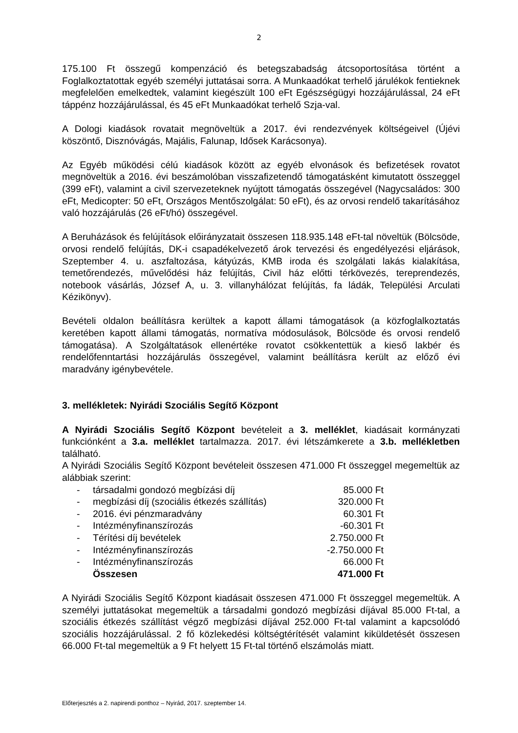2
175.100 Ft összegű kompenzáció és betegszabadság átcsoportosítása történt a Foglalkoztatottak egyéb személyi juttatásai sorra. A Munkaadókat terhelő járulékok fentieknek megfelelően emelkedtek, valamint kiegészült 100 eFt Egészségügyi hozzájárulással, 24 eFt táppénz hozzájárulással, és 45 eFt Munkaadókat terhelő Szja-val.
A Dologi kiadások rovatait megnöveltük a 2017. évi rendezvények költségeivel (Újévi köszöntő, Disznóvágás, Majális, Falunap, Idősek Karácsonya).
Az Egyéb működési célú kiadások között az egyéb elvonások és befizetések rovatot megnöveltük a 2016. évi beszámolóban visszafizetendő támogatásként kimutatott összeggel (399 eFt), valamint a civil szervezeteknek nyújtott támogatás összegével (Nagycsaládos: 300 eFt, Medicopter: 50 eFt, Országos Mentőszolgálat: 50 eFt), és az orvosi rendelő takarításához való hozzájárulás (26 eFt/hó) összegével.
A Beruházások és felújítások előirányzatait összesen 118.935.148 eFt-tal növeltük (Bölcsöde, orvosi rendelő felújítás, DK-i csapadékelvezető árok tervezési és engedélyezési eljárások, Szeptember 4. u. aszfaltozása, kátyúzás, KMB iroda és szolgálati lakás kialakítása, temetőrendezés, művelődési ház felújítás, Civil ház előtti térkövezés, tereprendezés, notebook vásárlás, József A, u. 3. villanyhálózat felújítás, fa ládák, Települési Arculati Kézikönyv).
Bevételi oldalon beállításra kerültek a kapott állami támogatások (a közfoglalkoztatás keretében kapott állami támogatás, normatíva módosulások, Bölcsöde és orvosi rendelő támogatása). A Szolgáltatások ellenértéke rovatot csökkentettük a kieső lakbér és rendelőfenntartási hozzájárulás összegével, valamint beállításra került az előző évi maradvány igénybevétele.
3. mellékletek: Nyirádi Szociális Segítő Központ
A Nyirádi Szociális Segítő Központ bevételeit a 3. melléklet, kiadásait kormányzati funkciónként a 3.a. melléklet tartalmazza. 2017. évi létszámkerete a 3.b. mellékletben található.
A Nyirádi Szociális Segítő Központ bevételeit összesen 471.000 Ft összeggel megemeltük az alábbiak szerint:
| - | társadalmi gondozó megbízási díj | 85.000 Ft |
| - | megbízási díj (szociális étkezés szállítás) | 320.000 Ft |
| - | 2016. évi pénzmaradvány | 60.301 Ft |
| - | Intézményfinanszírozás | -60.301 Ft |
| - | Térítési díj bevételek | 2.750.000 Ft |
| - | Intézményfinanszírozás | -2.750.000 Ft |
| - | Intézményfinanszírozás | 66.000 Ft |
| | Összesen | 471.000 Ft |
A Nyirádi Szociális Segítő Központ kiadásait összesen 471.000 Ft összeggel megemeltük. A személyi juttatásokat megemeltük a társadalmi gondozó megbízási díjával 85.000 Ft-tal, a szociális étkezés szállítást végző megbízási díjával 252.000 Ft-tal valamint a kapcsolódó szociális hozzájárulással. 2 fő közlekedési költségtérítését valamint kiküldetését összesen 66.000 Ft-tal megemeltük a 9 Ft helyett 15 Ft-tal történő elszámolás miatt.
Előterjesztés a 2. napirendi ponthoz – Nyirád, 2017. szeptember 14.